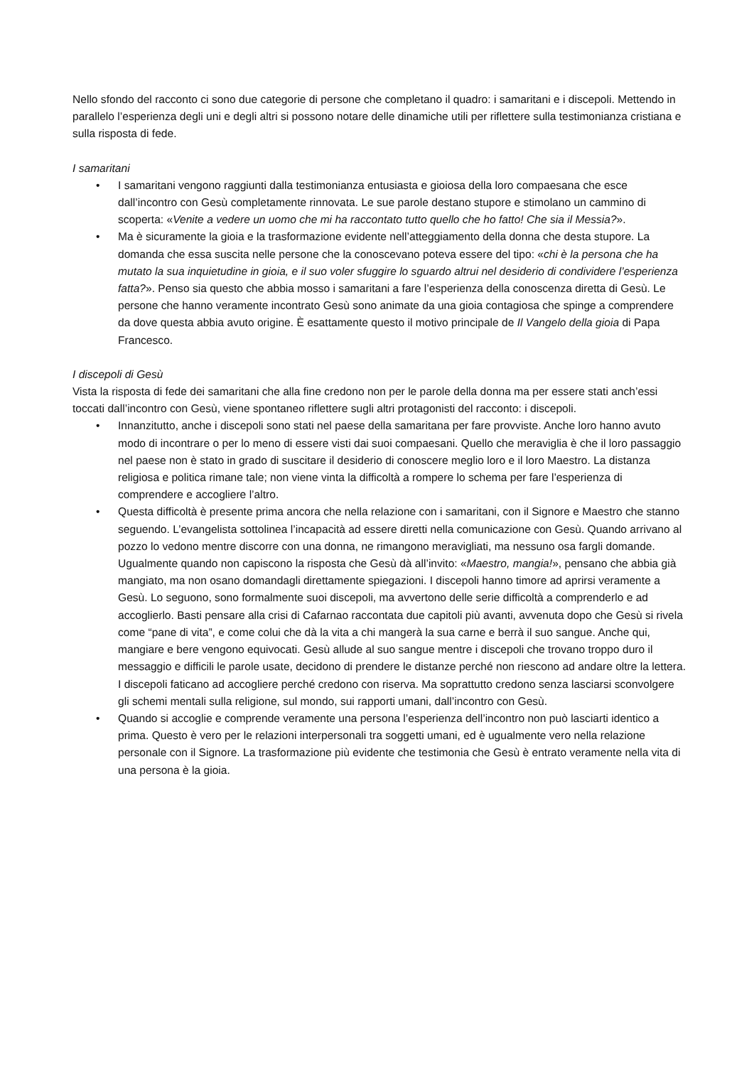Nello sfondo del racconto ci sono due categorie di persone che completano il quadro: i samaritani e i discepoli. Mettendo in parallelo l’esperienza degli uni e degli altri si possono notare delle dinamiche utili per riflettere sulla testimonianza cristiana e sulla risposta di fede.
I samaritani
• I samaritani vengono raggiunti dalla testimonianza entusiasta e gioiosa della loro compaesana che esce dall’incontro con Gesù completamente rinnovata. Le sue parole destano stupore e stimolano un cammino di scoperta: «Venite a vedere un uomo che mi ha raccontato tutto quello che ho fatto! Che sia il Messia?».
• Ma è sicuramente la gioia e la trasformazione evidente nell’atteggiamento della donna che desta stupore. La domanda che essa suscita nelle persone che la conoscevano poteva essere del tipo: «chi è la persona che ha mutato la sua inquietudine in gioia, e il suo voler sfuggire lo sguardo altrui nel desiderio di condividere l’esperienza fatta?». Penso sia questo che abbia mosso i samaritani a fare l’esperienza della conoscenza diretta di Gesù. Le persone che hanno veramente incontrato Gesù sono animate da una gioia contagiosa che spinge a comprendere da dove questa abbia avuto origine. È esattamente questo il motivo principale de Il Vangelo della gioia di Papa Francesco.
I discepoli di Gesù
Vista la risposta di fede dei samaritani che alla fine credono non per le parole della donna ma per essere stati anch’essi toccati dall’incontro con Gesù, viene spontaneo riflettere sugli altri protagonisti del racconto: i discepoli.
• Innanzitutto, anche i discepoli sono stati nel paese della samaritana per fare provviste. Anche loro hanno avuto modo di incontrare o per lo meno di essere visti dai suoi compaesani. Quello che meraviglia è che il loro passaggio nel paese non è stato in grado di suscitare il desiderio di conoscere meglio loro e il loro Maestro. La distanza religiosa e politica rimane tale; non viene vinta la difficoltà a rompere lo schema per fare l’esperienza di comprendere e accogliere l’altro.
• Questa difficoltà è presente prima ancora che nella relazione con i samaritani, con il Signore e Maestro che stanno seguendo. L’evangelista sottolinea l’incapacità ad essere diretti nella comunicazione con Gesù. Quando arrivano al pozzo lo vedono mentre discorre con una donna, ne rimangono meravigliati, ma nessuno osa fargli domande. Ugualmente quando non capiscono la risposta che Gesù dà all’invito: «Maestro, mangia!», pensano che abbia già mangiato, ma non osano domandagli direttamente spiegazioni. I discepoli hanno timore ad aprirsi veramente a Gesù. Lo seguono, sono formalmente suoi discepoli, ma avvertono delle serie difficoltà a comprenderlo e ad accoglierlo. Basti pensare alla crisi di Cafarnao raccontata due capitoli più avanti, avvenuta dopo che Gesù si rivela come “pane di vita”, e come colui che dà la vita a chi mangerà la sua carne e berrà il suo sangue. Anche qui, mangiare e bere vengono equivocati. Gesù allude al suo sangue mentre i discepoli che trovano troppo duro il messaggio e difficili le parole usate, decidono di prendere le distanze perché non riescono ad andare oltre la lettera. I discepoli faticano ad accogliere perché credono con riserva. Ma soprattutto credono senza lasciarsi sconvolgere gli schemi mentali sulla religione, sul mondo, sui rapporti umani, dall’incontro con Gesù.
• Quando si accoglie e comprende veramente una persona l’esperienza dell’incontro non può lasciarti identico a prima. Questo è vero per le relazioni interpersonali tra soggetti umani, ed è ugualmente vero nella relazione personale con il Signore. La trasformazione più evidente che testimonia che Gesù è entrato veramente nella vita di una persona è la gioia.